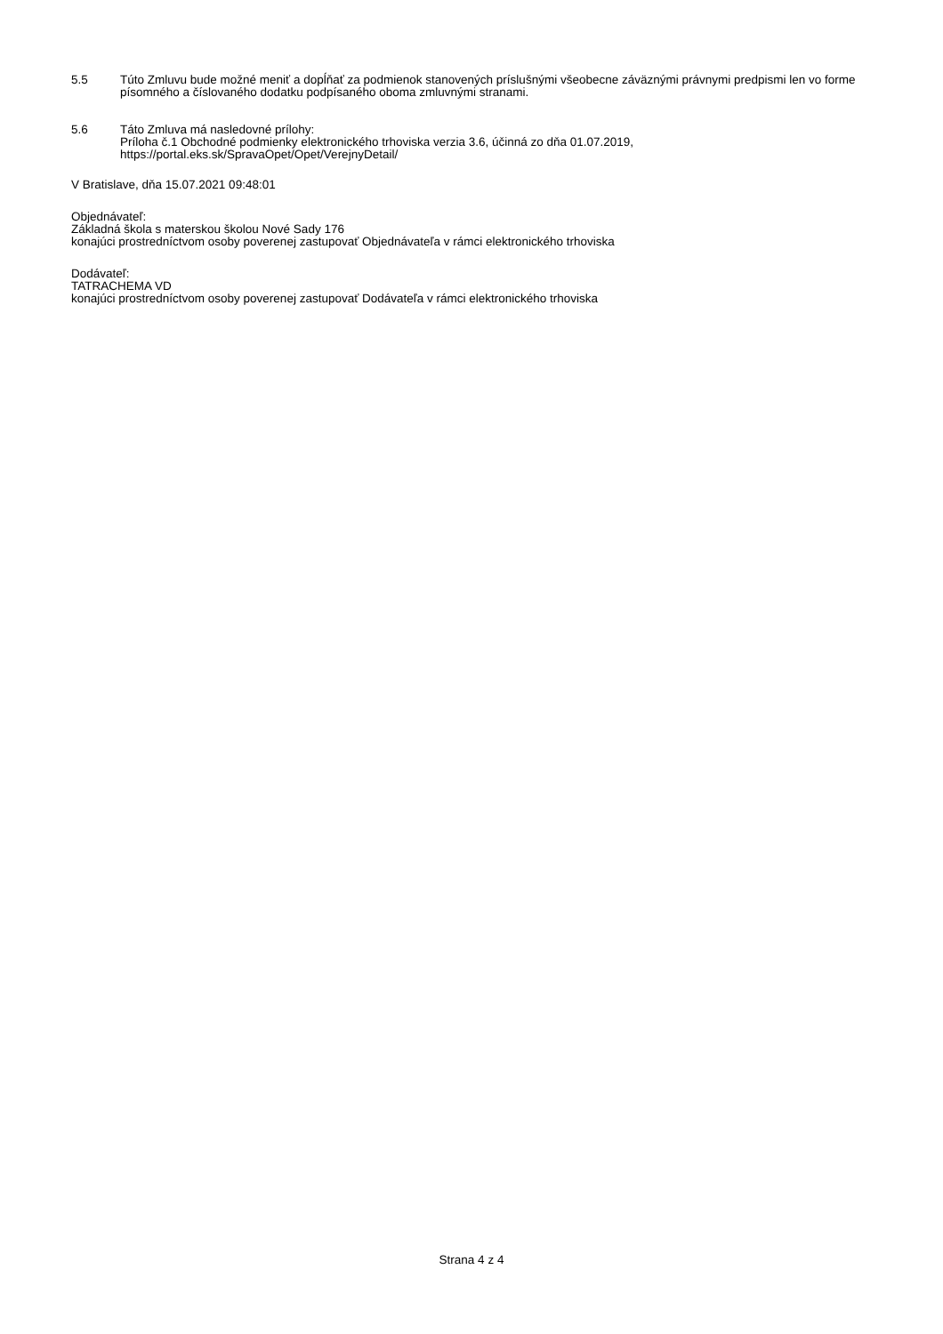5.5 Túto Zmluvu bude možné meniť a dopĺňať za podmienok stanovených príslušnými všeobecne záväznými právnymi predpismi len vo forme písomného a číslovaného dodatku podpísaného oboma zmluvnými stranami.
5.6 Táto Zmluva má nasledovné prílohy:
Príloha č.1 Obchodné podmienky elektronického trhoviska verzia 3.6, účinná zo dňa 01.07.2019,
https://portal.eks.sk/SpravaOpet/Opet/VerejnyDetail/
V Bratislave, dňa 15.07.2021 09:48:01
Objednávateľ:
Základná škola s materskou školou Nové Sady 176
konajúci prostredníctvom osoby poverenej zastupovať Objednávateľa v rámci elektronického trhoviska
Dodávateľ:
TATRACHEMA VD
konajúci prostredníctvom osoby poverenej zastupovať Dodávateľa v rámci elektronického trhoviska
Strana 4 z 4